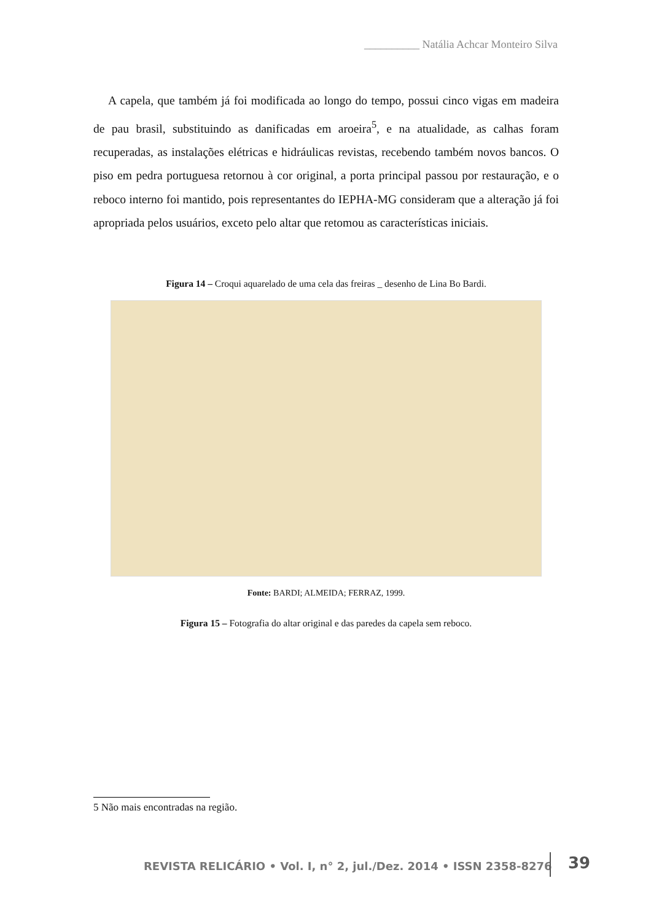__________ Natália Achcar Monteiro Silva
A capela, que também já foi modificada ao longo do tempo, possui cinco vigas em madeira de pau brasil, substituindo as danificadas em aroeira<sup>5</sup>, e na atualidade, as calhas foram recuperadas, as instalações elétricas e hidráulicas revistas, recebendo também novos bancos. O piso em pedra portuguesa retornou à cor original, a porta principal passou por restauração, e o reboco interno foi mantido, pois representantes do IEPHA-MG consideram que a alteração já foi apropriada pelos usuários, exceto pelo altar que retomou as características iniciais.
Figura 14 – Croqui aquarelado de uma cela das freiras _ desenho de Lina Bo Bardi.
Fonte: BARDI; ALMEIDA; FERRAZ, 1999.
Figura 15 – Fotografia do altar original e das paredes da capela sem reboco.
5 Não mais encontradas na região.
REVISTA RELICÁRIO • Vol. I, n° 2, jul./Dez. 2014 • ISSN 2358-8276
39